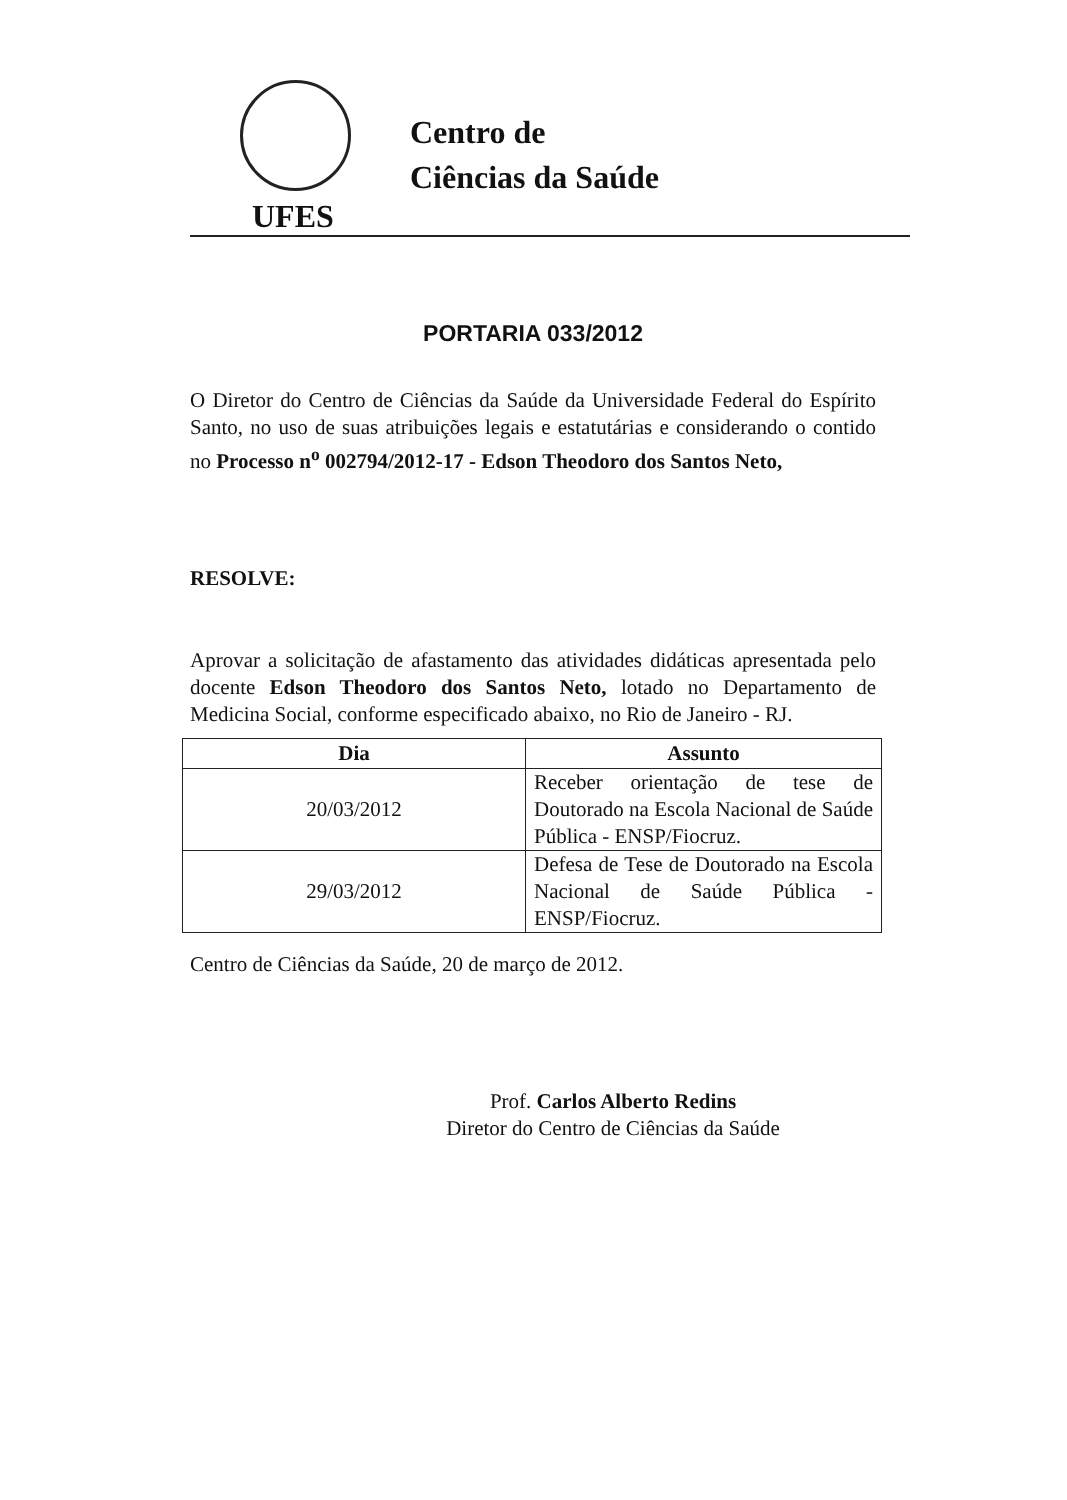UFES
Centro de
Ciências da Saúde
PORTARIA 033/2012
O Diretor do Centro de Ciências da Saúde da Universidade Federal do Espírito Santo, no uso de suas atribuições legais e estatutárias e considerando o contido no Processo n<sup>o</sup> 002794/2012-17 - Edson Theodoro dos Santos Neto,
RESOLVE:
Aprovar a solicitação de afastamento das atividades didáticas apresentada pelo docente Edson Theodoro dos Santos Neto, lotado no Departamento de Medicina Social, conforme especificado abaixo, no Rio de Janeiro - RJ.
| Dia | Assunto |
| --- | --- |
| 20/03/2012 | Receber orientação de tese de Doutorado na Escola Nacional de Saúde Pública - ENSP/Fiocruz. |
| 29/03/2012 | Defesa de Tese de Doutorado na Escola Nacional de Saúde Pública - ENSP/Fiocruz. |
Centro de Ciências da Saúde, 20 de março de 2012.
Prof. Carlos Alberto Redins
Diretor do Centro de Ciências da Saúde